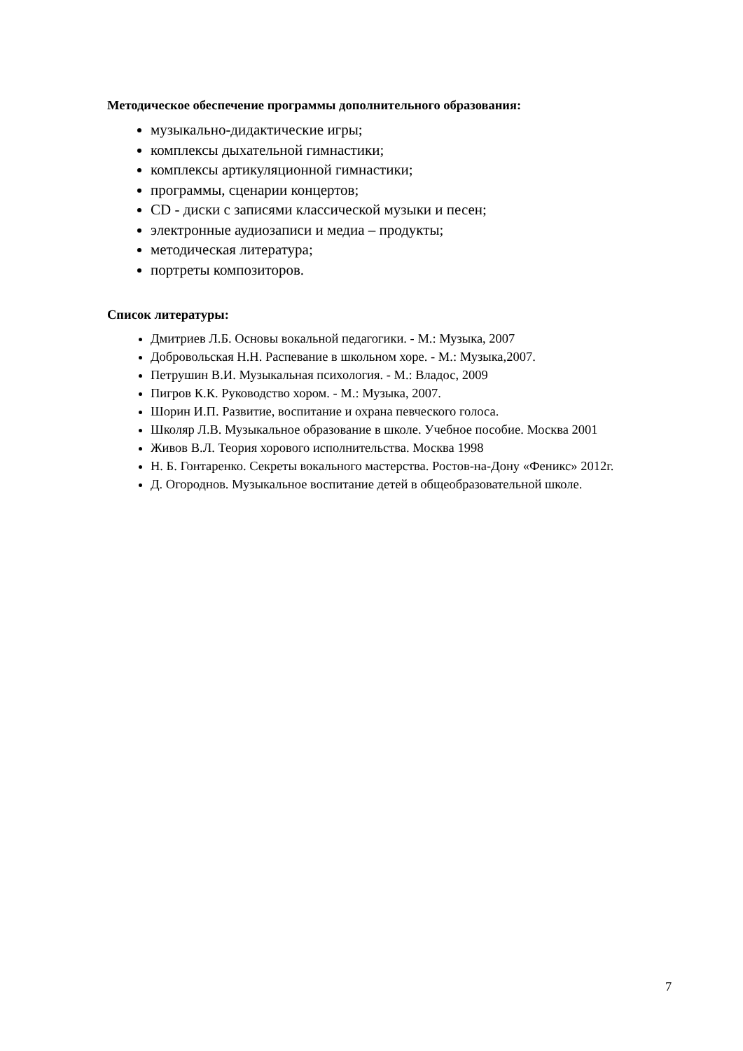Методическое обеспечение программы дополнительного образования:
музыкально-дидактические игры;
комплексы дыхательной гимнастики;
комплексы артикуляционной гимнастики;
программы, сценарии концертов;
CD - диски с записями классической музыки и песен;
электронные аудиозаписи и медиа – продукты;
методическая литература;
портреты композиторов.
Список литературы:
Дмитриев Л.Б. Основы вокальной педагогики. - М.: Музыка, 2007
Добровольская Н.Н. Распевание в школьном хоре. - М.: Музыка,2007.
Петрушин В.И. Музыкальная психология. - М.: Владос, 2009
Пигров К.К. Руководство хором. - М.: Музыка, 2007.
Шорин И.П. Развитие, воспитание и охрана певческого голоса.
Школяр Л.В. Музыкальное образование в школе. Учебное пособие. Москва 2001
Живов В.Л. Теория хорового исполнительства. Москва 1998
Н. Б. Гонтаренко. Секреты вокального мастерства. Ростов-на-Дону «Феникс» 2012г.
Д. Огороднов. Музыкальное воспитание детей в общеобразовательной школе.
7